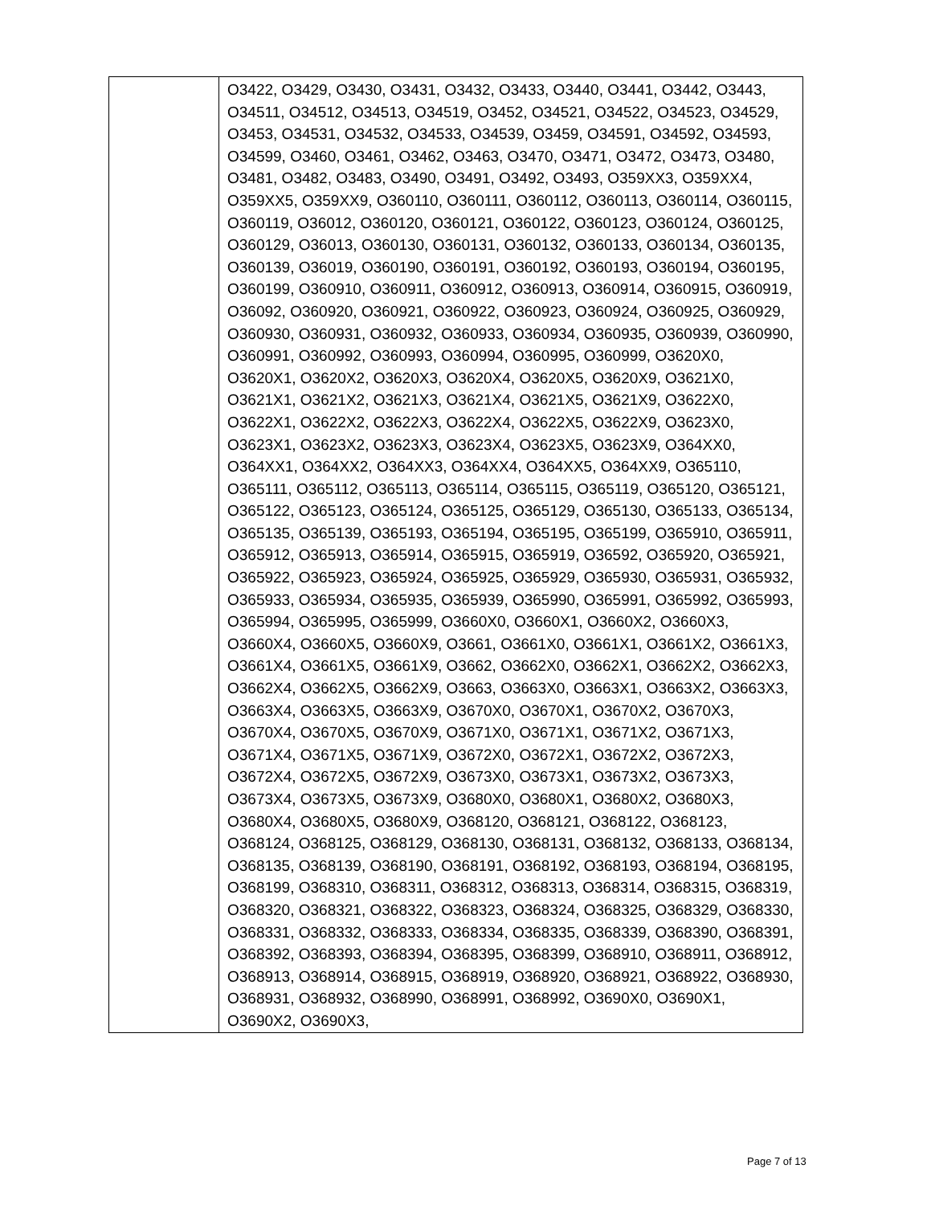| | O3422, O3429, O3430, O3431, O3432, O3433, O3440, O3441, O3442, O3443, O34511, O34512, O34513, O34519, O3452, O34521, O34522, O34523, O34529, O3453, O34531, O34532, O34533, O34539, O3459, O34591, O34592, O34593, O34599, O3460, O3461, O3462, O3463, O3470, O3471, O3472, O3473, O3480, O3481, O3482, O3483, O3490, O3491, O3492, O3493, O359XX3, O359XX4, O359XX5, O359XX9, O360110, O360111, O360112, O360113, O360114, O360115, O360119, O36012, O360120, O360121, O360122, O360123, O360124, O360125, O360129, O36013, O360130, O360131, O360132, O360133, O360134, O360135, O360139, O36019, O360190, O360191, O360192, O360193, O360194, O360195, O360199, O360910, O360911, O360912, O360913, O360914, O360915, O360919, O36092, O360920, O360921, O360922, O360923, O360924, O360925, O360929, O360930, O360931, O360932, O360933, O360934, O360935, O360939, O360990, O360991, O360992, O360993, O360994, O360995, O360999, O3620X0, O3620X1, O3620X2, O3620X3, O3620X4, O3620X5, O3620X9, O3621X0, O3621X1, O3621X2, O3621X3, O3621X4, O3621X5, O3621X9, O3622X0, O3622X1, O3622X2, O3622X3, O3622X4, O3622X5, O3622X9, O3623X0, O3623X1, O3623X2, O3623X3, O3623X4, O3623X5, O3623X9, O364XX0, O364XX1, O364XX2, O364XX3, O364XX4, O364XX5, O364XX9, O365110, O365111, O365112, O365113, O365114, O365115, O365119, O365120, O365121, O365122, O365123, O365124, O365125, O365129, O365130, O365133, O365134, O365135, O365139, O365193, O365194, O365195, O365199, O365910, O365911, O365912, O365913, O365914, O365915, O365919, O36592, O365920, O365921, O365922, O365923, O365924, O365925, O365929, O365930, O365931, O365932, O365933, O365934, O365935, O365939, O365990, O365991, O365992, O365993, O365994, O365995, O365999, O3660X0, O3660X1, O3660X2, O3660X3, O3660X4, O3660X5, O3660X9, O3661, O3661X0, O3661X1, O3661X2, O3661X3, O3661X4, O3661X5, O3661X9, O3662, O3662X0, O3662X1, O3662X2, O3662X3, O3662X4, O3662X5, O3662X9, O3663, O3663X0, O3663X1, O3663X2, O3663X3, O3663X4, O3663X5, O3663X9, O3670X0, O3670X1, O3670X2, O3670X3, O3670X4, O3670X5, O3670X9, O3671X0, O3671X1, O3671X2, O3671X3, O3671X4, O3671X5, O3671X9, O3672X0, O3672X1, O3672X2, O3672X3, O3672X4, O3672X5, O3672X9, O3673X0, O3673X1, O3673X2, O3673X3, O3673X4, O3673X5, O3673X9, O3680X0, O3680X1, O3680X2, O3680X3, O3680X4, O3680X5, O3680X9, O368120, O368121, O368122, O368123, O368124, O368125, O368129, O368130, O368131, O368132, O368133, O368134, O368135, O368139, O368190, O368191, O368192, O368193, O368194, O368195, O368199, O368310, O368311, O368312, O368313, O368314, O368315, O368319, O368320, O368321, O368322, O368323, O368324, O368325, O368329, O368330, O368331, O368332, O368333, O368334, O368335, O368339, O368390, O368391, O368392, O368393, O368394, O368395, O368399, O368910, O368911, O368912, O368913, O368914, O368915, O368919, O368920, O368921, O368922, O368930, O368931, O368932, O368990, O368991, O368992, O3690X0, O3690X1, O3690X2, O3690X3, |
Page 7 of 13